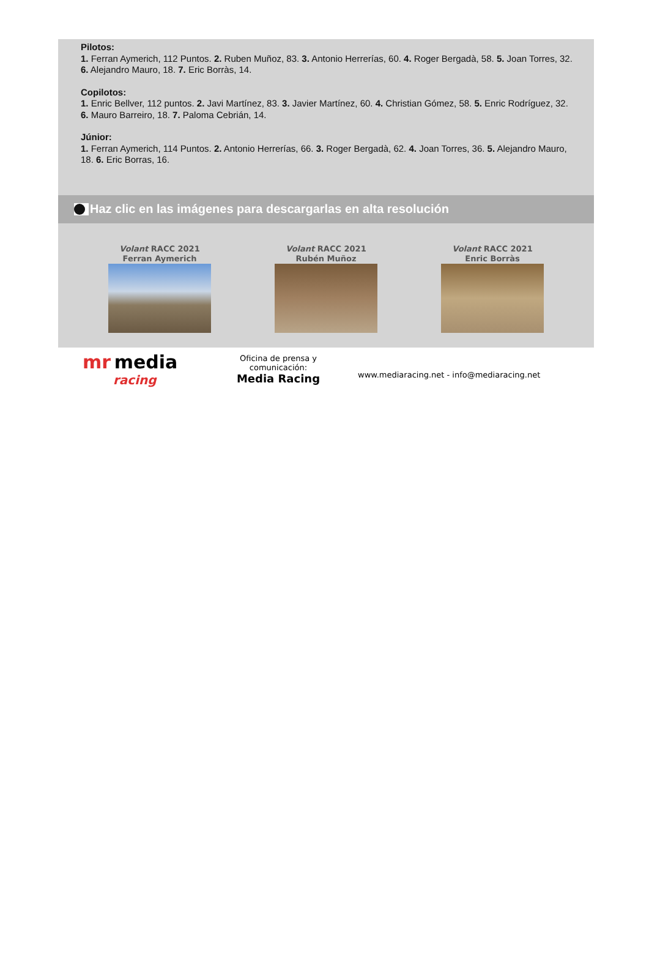Pilotos:
1. Ferran Aymerich, 112 Puntos. 2. Ruben Muñoz, 83. 3. Antonio Herrerías, 60. 4. Roger Bergadà, 58. 5. Joan Torres, 32. 6. Alejandro Mauro, 18. 7. Eric Borràs, 14.
Copilotos:
1. Enric Bellver, 112 puntos. 2. Javi Martínez, 83. 3. Javier Martínez, 60. 4. Christian Gómez, 58. 5. Enric Rodríguez, 32. 6. Mauro Barreiro, 18. 7. Paloma Cebrián, 14.
Júnior:
1. Ferran Aymerich, 114 Puntos. 2. Antonio Herrerías, 66. 3. Roger Bergadà, 62. 4. Joan Torres, 36. 5. Alejandro Mauro, 18. 6. Eric Borras, 16.
Haz clic en las imágenes para descargarlas en alta resolución
Volant RACC 2021
Ferran Aymerich
Volant RACC 2021
Rubén Muñoz
Volant RACC 2021
Enric Borràs
mr media
racing
Oficina de prensa y
comunicación:
Media Racing
www.mediaracing.net - info@mediaracing.net